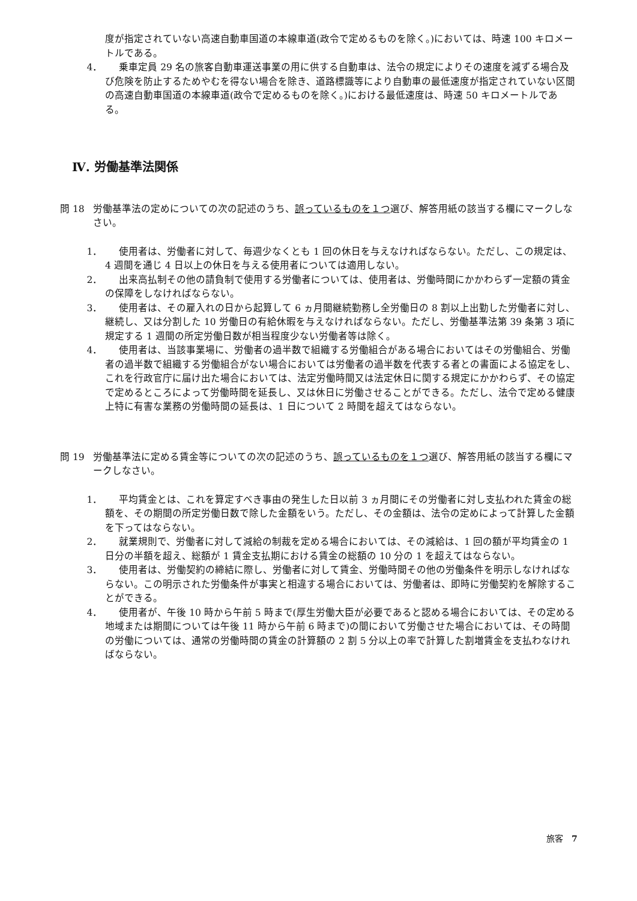度が指定されていない高速自動車国道の本線車道(政令で定めるものを除く。)においては、時速 100 キロメートルである。
4． 乗車定員 29 名の旅客自動車運送事業の用に供する自動車は、法令の規定によりその速度を減ずる場合及び危険を防止するためやむを得ない場合を除き、道路標識等により自動車の最低速度が指定されていない区間の高速自動車国道の本線車道(政令で定めるものを除く。)における最低速度は、時速 50 キロメートルである。
Ⅳ. 労働基準法関係
問 18 労働基準法の定めについての次の記述のうち、誤っているものを１つ選び、解答用紙の該当する欄にマークしなさい。
1． 使用者は、労働者に対して、毎週少なくとも 1 回の休日を与えなければならない。ただし、この規定は、4 週間を通じ 4 日以上の休日を与える使用者については適用しない。
2． 出来高払制その他の請負制で使用する労働者については、使用者は、労働時間にかかわらず一定額の賃金の保障をしなければならない。
3． 使用者は、その雇入れの日から起算して 6 ヵ月間継続勤務し全労働日の 8 割以上出勤した労働者に対し、継続し、又は分割した 10 労働日の有給休暇を与えなければならない。ただし、労働基準法第 39 条第 3 項に規定する 1 週間の所定労働日数が相当程度少ない労働者等は除く。
4． 使用者は、当該事業場に、労働者の過半数で組織する労働組合がある場合においてはその労働組合、労働者の過半数で組織する労働組合がない場合においては労働者の過半数を代表する者との書面による協定をし、これを行政官庁に届け出た場合においては、法定労働時間又は法定休日に関する規定にかかわらず、その協定で定めるところによって労働時間を延長し、又は休日に労働させることができる。ただし、法令で定める健康上特に有害な業務の労働時間の延長は、1 日について 2 時間を超えてはならない。
問 19 労働基準法に定める賃金等についての次の記述のうち、誤っているものを１つ選び、解答用紙の該当する欄にマークしなさい。
1． 平均賃金とは、これを算定すべき事由の発生した日以前 3 ヵ月間にその労働者に対し支払われた賃金の総額を、その期間の所定労働日数で除した金額をいう。ただし、その金額は、法令の定めによって計算した金額を下ってはならない。
2． 就業規則で、労働者に対して減給の制裁を定める場合においては、その減給は、1 回の額が平均賃金の 1 日分の半額を超え、総額が 1 賃金支払期における賃金の総額の 10 分の 1 を超えてはならない。
3． 使用者は、労働契約の締結に際し、労働者に対して賃金、労働時間その他の労働条件を明示しなければならない。この明示された労働条件が事実と相違する場合においては、労働者は、即時に労働契約を解除することができる。
4． 使用者が、午後 10 時から午前 5 時まで(厚生労働大臣が必要であると認める場合においては、その定める地域または期間については午後 11 時から午前 6 時まで)の間において労働させた場合においては、その時間の労働については、通常の労働時間の賃金の計算額の 2 割 5 分以上の率で計算した割増賃金を支払わなければならない。
旅客　7